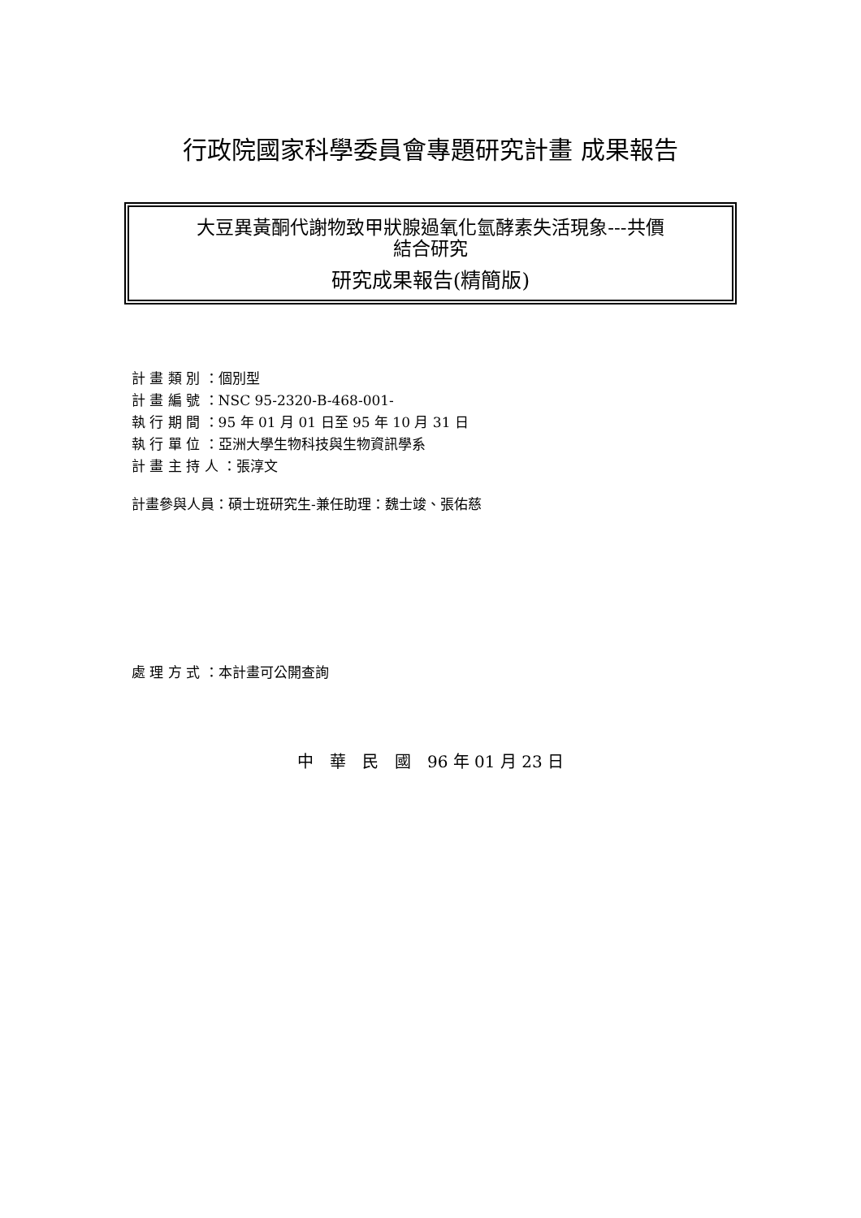行政院國家科學委員會專題研究計畫 成果報告
大豆異黃酮代謝物致甲狀腺過氧化氫酵素失活現象---共價
結合研究
研究成果報告(精簡版)
計 畫 類 別 ：個別型
計 畫 編 號 ：NSC 95-2320-B-468-001-
執 行 期 間 ：95 年 01 月 01 日至 95 年 10 月 31 日
執 行 單 位 ：亞洲大學生物科技與生物資訊學系
計 畫 主 持 人 ：張淳文
計畫參與人員：碩士班研究生-兼任助理：魏士竣、張佑慈
處 理 方 式 ：本計畫可公開查詢
中　華　民　國　96 年 01 月 23 日